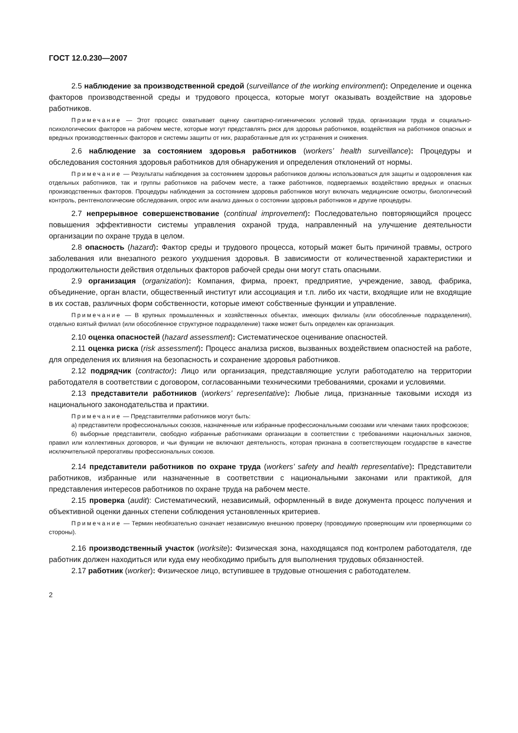ГОСТ 12.0.230—2007
2.5 наблюдение за производственной средой (surveillance of the working environment): Определение и оценка факторов производственной среды и трудового процесса, которые могут оказывать воздействие на здоровье работников.
Примечание — Этот процесс охватывает оценку санитарно-гигиенических условий труда, организации труда и социально-психологических факторов на рабочем месте, которые могут представлять риск для здоровья работников, воздействия на работников опасных и вредных производственных факторов и системы защиты от них, разработанные для их устранения и снижения.
2.6 наблюдение за состоянием здоровья работников (workers’ health surveillance): Процедуры и обследования состояния здоровья работников для обнаружения и определения отклонений от нормы.
Примечание — Результаты наблюдения за состоянием здоровья работников должны использоваться для защиты и оздоровления как отдельных работников, так и группы работников на рабочем месте, а также работников, подвергаемых воздействию вредных и опасных производственных факторов. Процедуры наблюдения за состоянием здоровья работников могут включать медицинские осмотры, биологический контроль, рентгенологические обследования, опрос или анализ данных о состоянии здоровья работников и другие процедуры.
2.7 непрерывное совершенствование (continual improvement): Последовательно повторяющийся процесс повышения эффективности системы управления охраной труда, направленный на улучшение деятельности организации по охране труда в целом.
2.8 опасность (hazard): Фактор среды и трудового процесса, который может быть причиной травмы, острого заболевания или внезапного резкого ухудшения здоровья. В зависимости от количественной характеристики и продолжительности действия отдельных факторов рабочей среды они могут стать опасными.
2.9 организация (organization): Компания, фирма, проект, предприятие, учреждение, завод, фабрика, объединение, орган власти, общественный институт или ассоциация и т.п. либо их части, входящие или не входящие в их состав, различных форм собственности, которые имеют собственные функции и управление.
Примечание — В крупных промышленных и хозяйственных объектах, имеющих филиалы (или обособленные подразделения), отдельно взятый филиал (или обособленное структурное подразделение) также может быть определен как организация.
2.10 оценка опасностей (hazard assessment): Систематическое оценивание опасностей.
2.11 оценка риска (risk assessment): Процесс анализа рисков, вызванных воздействием опасностей на работе, для определения их влияния на безопасность и сохранение здоровья работников.
2.12 подрядчик (contractor): Лицо или организация, представляющие услуги работодателю на территории работодателя в соответствии с договором, согласованными техническими требованиями, сроками и условиями.
2.13 представители работников (workers’ representative): Любые лица, признанные таковыми исходя из национального законодательства и практики.
Примечание — Представителями работников могут быть:
а) представители профессиональных союзов, назначенные или избранные профессиональными союзами или членами таких профсоюзов;
б) выборные представители, свободно избранные работниками организации в соответствии с требованиями национальных законов, правил или коллективных договоров, и чьи функции не включают деятельность, которая признана в соответствующем государстве в качестве исключительной прерогативы профессиональных союзов.
2.14 представители работников по охране труда (workers’ safety and health representative): Представители работников, избранные или назначенные в соответствии с национальными законами или практикой, для представления интересов работников по охране труда на рабочем месте.
2.15 проверка (audit): Систематический, независимый, оформленный в виде документа процесс получения и объективной оценки данных степени соблюдения установленных критериев.
Примечание — Термин необязательно означает независимую внешнюю проверку (проводимую проверяющим или проверяющими со стороны).
2.16 производственный участок (worksite): Физическая зона, находящаяся под контролем работодателя, где работник должен находиться или куда ему необходимо прибыть для выполнения трудовых обязанностей.
2.17 работник (worker): Физическое лицо, вступившее в трудовые отношения с работодателем.
2